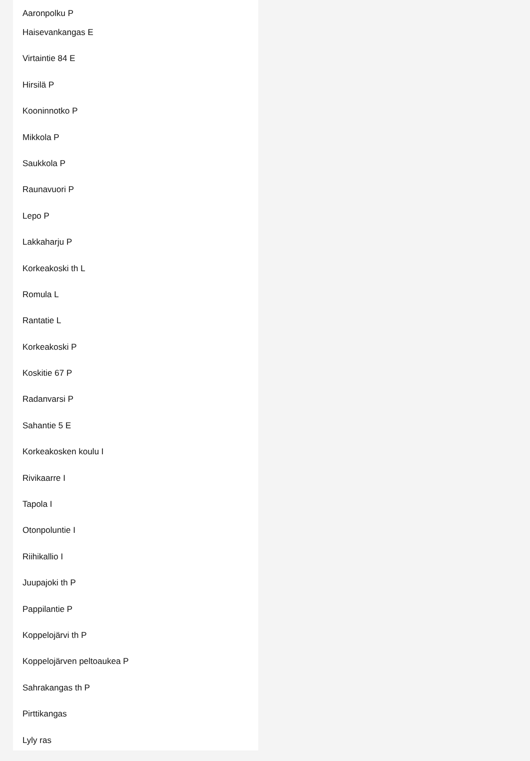Aaronpolku P
Haisevankangas E
Virtaintie 84 E
Hirsilä P
Kooninnotko P
Mikkola P
Saukkola P
Raunavuori P
Lepo P
Lakkaharju P
Korkeakoski th L
Romula L
Rantatie L
Korkeakoski P
Koskitie 67 P
Radanvarsi P
Sahantie 5 E
Korkeakosken koulu I
Rivikaarre I
Tapola I
Otonpoluntie I
Riihikallio I
Juupajoki th P
Pappilantie P
Koppelojärvi th P
Koppelojärven peltoaukea P
Sahrakangas th P
Pirttikangas
Lyly ras